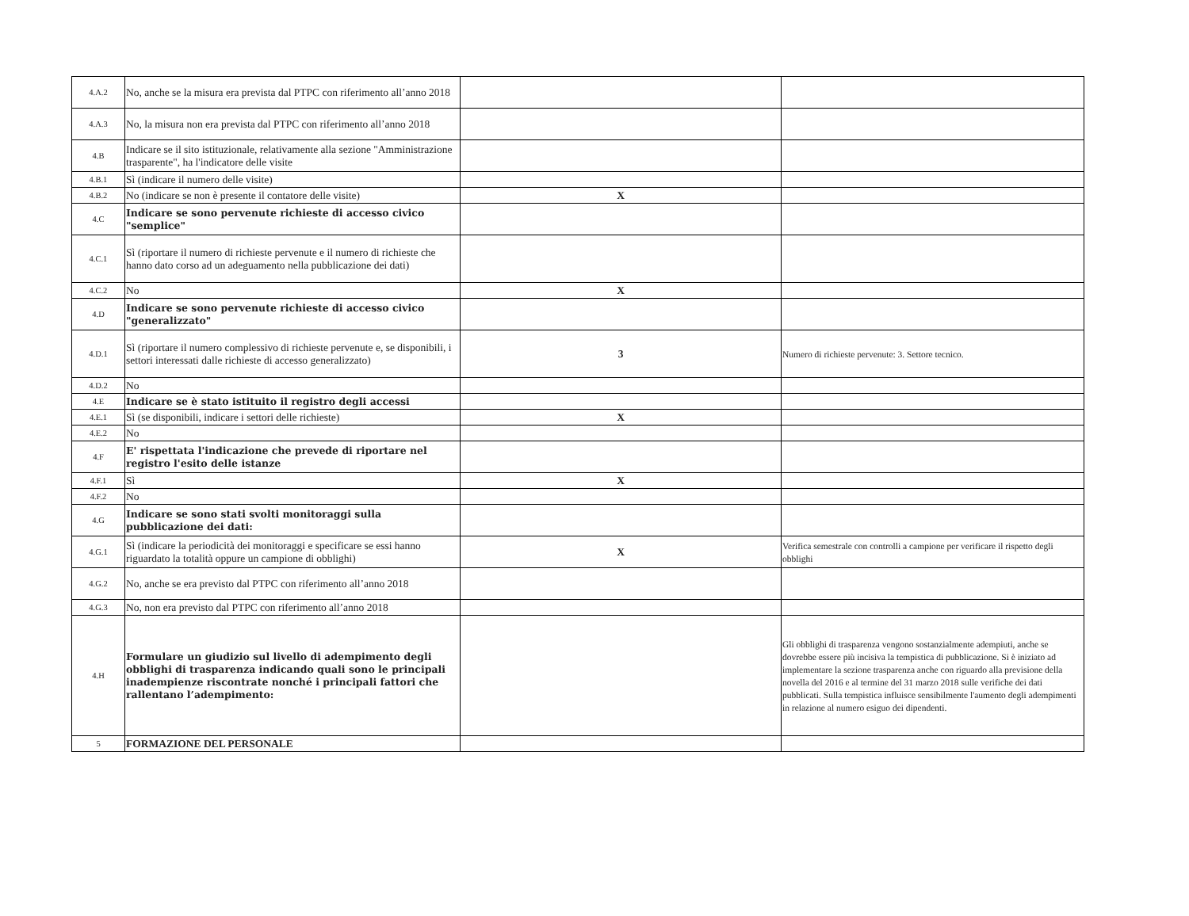| 4.A.2 | No, anche se la misura era prevista dal PTPC con riferimento all’anno 2018 | | |
| 4.A.3 | No, la misura non era prevista dal PTPC con riferimento all’anno 2018 | | |
| 4.B | Indicare se il sito istituzionale, relativamente alla sezione "Amministrazione trasparente", ha l'indicatore delle visite | | |
| 4.B.1 | Sì (indicare il numero delle visite) | | |
| 4.B.2 | No (indicare se non è presente il contatore delle visite) | X | |
| 4.C | Indicare se sono pervenute richieste di accesso civico "semplice" | | |
| 4.C.1 | Sì (riportare il numero di richieste pervenute e il numero di richieste che hanno dato corso ad un adeguamento nella pubblicazione dei dati) | | |
| 4.C.2 | No | X | |
| 4.D | Indicare se sono pervenute richieste di accesso civico "generalizzato" | | |
| 4.D.1 | Sì (riportare il numero complessivo di richieste pervenute e, se disponibili, i settori interessati dalle richieste di accesso generalizzato) | 3 | Numero di richieste pervenute: 3. Settore tecnico. |
| 4.D.2 | No | | |
| 4.E | Indicare se è stato istituito il registro degli accessi | | |
| 4.E.1 | Sì (se disponibili, indicare i settori delle richieste) | X | |
| 4.E.2 | No | | |
| 4.F | E' rispettata l'indicazione che prevede di riportare nel registro l'esito delle istanze | | |
| 4.F.1 | Sì | X | |
| 4.F.2 | No | | |
| 4.G | Indicare se sono stati svolti monitoraggi sulla pubblicazione dei dati: | | |
| 4.G.1 | Sì (indicare la periodicità dei monitoraggi e specificare se essi hanno riguardato la totalità oppure un campione di obblighi) | X | Verifica semestrale con controlli a campione per verificare il rispetto degli obblighi |
| 4.G.2 | No, anche se era previsto dal PTPC con riferimento all’anno 2018 | | |
| 4.G.3 | No, non era previsto dal PTPC con riferimento all’anno 2018 | | |
| 4.H | Formulare un giudizio sul livello di adempimento degli obblighi di trasparenza indicando quali sono le principali inadempienze riscontrate nonché i principali fattori che rallentano l’adempimento: | | Gli obblighi di trasparenza vengono sostanzialmente adempiuti, anche se dovrebbe essere più incisiva la tempistica di pubblicazione. Si è iniziato ad implementare la sezione trasparenza anche con riguardo alla previsione della novella del 2016 e al termine del 31 marzo 2018 sulle verifiche dei dati pubblicati. Sulla tempistica influisce sensibilmente l'aumento degli adempimenti in relazione al numero esiguo dei dipendenti. |
| 5 | FORMAZIONE DEL PERSONALE | | |